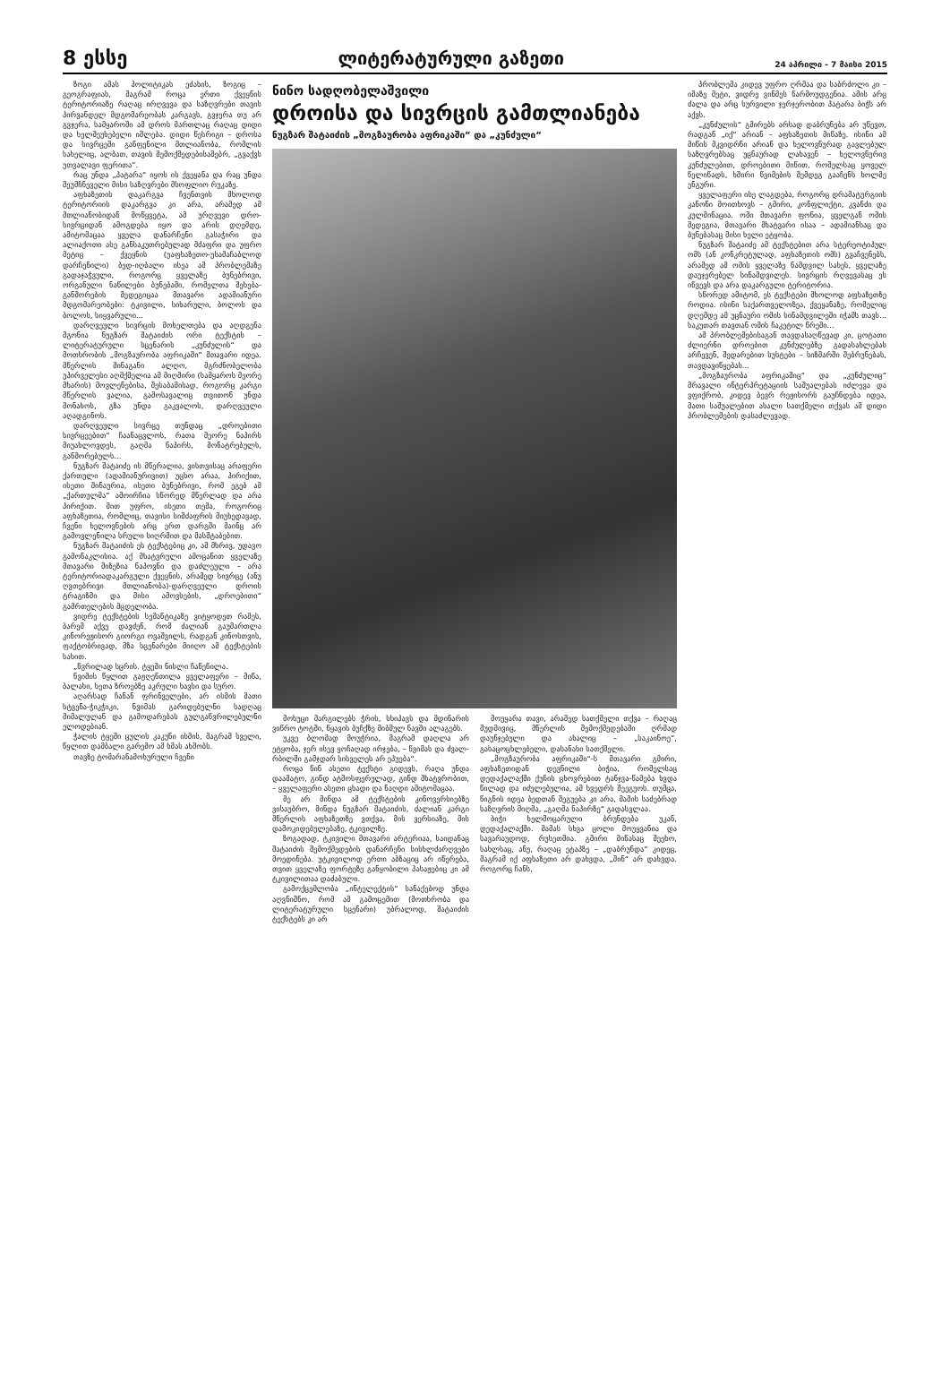8 ესსე ლიტერატურული გაზეთი 24 აპრილი - 7 მაისი 2015
ზოგი ამას პოლიტიკას ეძახის, ზოგიც – გეოგრაფიას, მაგრამ როცა ერთი ქვეყნის ტერიტორიაზე რაღაც ირღვევა და საზღვრები თავის პირვანდელ მდგომარეობას კარგავს, გვჯერა თუ არ გვჯერა, სამყაროში ამ დროს მართლაც რაღაც დიდი და ხელშეუხებელი იშლება. დიდი წესრიგი – დროსა და სივრცეში განფენილი მთლიანობა, რომლის სახელიც, ალბათ, თავის შემოქმედებისამებრ, „გვაქვს უთვალავი ფერითა“.
რაც უნდა „პატარა“ იყოს ის ქვეყანა და რაც უნდა შეუმჩნეველი მისი საზღვრები მსოფლიო რუკაზე.
აფხაზეთის დაკარგვა ჩვენთვის მხოლოდ ტერიტორიის დაკარგვა კი არა, არამედ ამ მთლიანობიდან მოწყვეტა, ამ ურღვევი დრო-სივრციდან ამოგდება იყო და არის დღემდე, ამიტომაცაა ყველა დანარჩენი გასაჭირი და ალიაქოთი ასე განსაკუთრებულად მძაფრი და უფრო მეტიც – ქვეყნის (უაფხაზეთო-უსამაჩაბლოდ დარჩენილი) ბედ-იღბალი ისეა ამ პრობლემაზე გადაჯაჭვული, როგორც ყველაზე ბუნებრივი, ორგანული ნაწილები ბუნებაში, რომელთა შეხება-განშორების შედეგიცაა მთავარი ადამიანური მდგომარეობები: ტკივილი, სიხარული, ბოლოს და ბოლოს, სიყვარული...
დარღვეული სივრცის მოხელთება და აღდგენა მგონია ნუგზარ შატაიძის ორი ტექსტის – ლიტერატურული სცენარის „კუნძულის“ და მოთხრობის „მოგზაურობა აფრიკაში“ მთავარი იდეა. მწერლის შინაგანი ალღო, მგრძნობელობა უპირველესი აღმქმელია ამ მიღმირი (სამყაროს მეორე მხარის) მოვლენებისა, შესაბამისად, როგორც კარგი მწერლის ვალია, გამოსავალიც თვითონ უნდა მონახოს, გზა უნდა გაკვალოს, დარღვეული აღადგინოს.
დარღვეული სივრცე თუნდაც „დროებითი სივრცეებით“ ჩაანაცვლოს, რათა მეორე ნაპირს მიუახლოვდეს, გაღმა ნაპირს, მონატრებულს, განშორებულს...
ნუგზარ შატაიძე ის მწერალია, ვისთვისაც არაფერი ქართული (ადამიანურივით) უცხო არაა, პირიქით, ისეთი შინაურია, ისეთი ბუნებრივი, რომ ეგებ ამ „ქართულმა“ ამოირჩია სწორედ მწერლად და არა პირიქით. მით უფრო, ისეთი თემა, როგორიც აფხაზეთია, რომლიც, თავისი სიმძაფრის მიუხედავად, ჩვენი ხელოვნების არც ერთ დარგში მაინც არ გამოვლენილა სრული სიღრმით და მასშტაბებით.
ნუგზარ შატაიძის ეს ტექსტებიც კი, ამ მხრივ, უდავო გამონაკლისია. აქ მხატვრული ამოცანით ყველაზე მთავარი მიზეზია ნაპოვნი და დაძლეული – არა ტერიტორიადაკარგული ქვეყნის, არამედ სივრცე (ანუ ღვთებრივი მთლიანობა)-დარღვეული დროის ტრაგიზმი და მისი ამოვსების, „დროებითი“ გამრთელების მცდელობა.
ვიდრე ტექსტების სემანტიკაზე ვიტყოდეთ რამეს, ბარემ აქვე დავძენ, რომ ძალიან გაუმართლა კინორეჟისორ გიორგი ოვაშვილს, რადგან კინოსთვის, ფაქტობრივად, მზა სცენარები მიიღო ამ ტექსტების სახით.
„წვრილად სცრის. ტყეში ნისლი ჩაწეწილა.
ნვიმის წყლით გაჟღენთილა ყველაფერი – მიწა, ბალახი, ხეთა ზროებზე აკრული ხავსი და სურო.
აღარსად ჩანან ფრინველები, არ ისმის მათი სტვენა-ჭიკჭიკი, ნვიმას გარიდებულნი სადღაც მიმალულან და გამოდარებას გულგაწვრილებულნი ელოდებიან.
ჭალის ტყეში ცულის კაკუნი ისმის, მაგრამ სველი, წყლით დამბალი გარემო ამ ხმას ახშობს.
თავზე ტომარანამოხურული ჩვენი
ნინო სადღობელაშვილი
დროისა და სივრცის გამთლიანება
ნუგზარ შატაიძის „მოგზაურობა აფრიკაში“ და „კუნძული“
მოხუცი მარგილებს ჭრის, სხიპავს და მდინარის ვიწრო ტოტში, წყავის ბუჩქზე მიბმულ ნავში ალაგებს.
უკვე ბლომად მოუჭრია, მაგრამ დაღლა არ ეტყობა, ჯერ ისევ ყოჩაღად ირჯება, – წვიმას და ძვალ-რბილში გამჯდარ სისველეს არ ეპუება“.
როცა წინ ასეთი ტექსტი გიდევს, რაღა უნდა დაამატო, გინდ ატმოსფერულად, გინდ მხატვრობით, – ყველაფერი ასეთი ცხადი და ნაღდი ამიტომაცაა.
მე არ მინდა ამ ტექსტების კინოვერსიებზე ვისაუბრო, მინდა ნუგზარ შატაიძის, ძალიან კარგი მწერლის აფხაზეთზე ვთქვა, მის ვერსიაზე, მის დამოკიდებულებაზე, ტკივილზე.
ზოგადად, ტკივილი მთავარი არტერიაა, საიდანაც შატაიძის შემოქმედების დანარჩენი სისხლძარღვები მოედინება. უტკივილოდ ერთი აბზაციც არ იწერება, თვით ყველაზე ფორტეზე განყობილი პასაჟებიც კი ამ ტკივილითაა დაძაბული.
გამოქცემლობა „ინტელექტის“ სანაქებოდ უნდა აღვნიშნო, რომ ამ გამოცემით (მოთხრობა და ლიტერატურული სცენარი) უბრალოდ, შატაიძის ტექსტებს კი არ
მოუყარა თავი, არამედ სათქმელი თქვა – რაღაც მუდმივიც, მწერლის შემოქმედებაში ღრმად დაუნჯებული და ახალიც – „საკაინოე“, გასაცოცხლებელი, დასანახი სათქმელი.
„მოგზაურობა აფრიკაში“-ს მთავარი გმირი, აფხაზეთიდან დევნილი ბიჭია, რომელსაც დედაქალაქში ქუჩის ცხოვრებით ტანჯვა-წამება ხვდა წილად და იძულებულია, ამ ხვედრს შეეგუოს. თუმცა, წიგნის იდეა ბედთან შეგუება კი არა, მამის საძებრად საზღვრის მიღმა, „გაღმა ნაპირზე“ გადასვლაა.
ბიჭი ხელმოცარული ბრუნდება უკან, დედაქალაქში. მამას სხვა ცოლი მოუყვანია და სავარაუდოდ, რუსეთშია. გმირი მიწასაც შეეხო, სახლსაც, ანუ, რაღაც ეტაპზე – „დაბრუნდა“ კიდეც, მაგრამ იქ აფხაზეთი არ დახვდა, „შინ“ არ დახვდა. როგორც ჩანს,
პრობლემა კიდევ უფრო ღრმაა და საბრძოლი კი – იმაზე მეტი, ვიდრე ვინმეს წარმოუდგენია. ამის არც ძალა და არც სურვილი ჯერჯერობით პატარა ბიჭს არ აქვს.
„კუნძულის“ გმირებს არსად დაბრუნება არ უწევთ, რადგან „იქ“ არიან – აფხაზეთის მიწაზე. ისინი ამ მიწის მკვიდრნი არიან და ხელოვნურად გავლებულ საზღვრებსაც უცნაურად ლახავენ – ხელოვნურივ კუნძულებით, დროებითი მიწით, რომელსაც ყოველ წელიწადს, ხშირი წვიმების შემდეგ გააჩენს ხოლმე ენგური.
ყველაფერი ისე ლაგდება, როგორც დრამატურგიის კანონი მოითხოვს – გმირი, კონფლიქტი, კვანძი და კულმინაცია. ომი მთავარი ფონია, ყველგან ომის შედეგია, მთავარი მხატვარი ისაა – ადამიანსაც და ბუნებასაც მისი ხელი ეტყობა.
ნუგზარ შატაიძე ამ ტექსტებით არა სტერეოტიპულ ომს (ან კონკრეტულად, აფხაზეთის ომს) გვაჩვენებს, არამედ ამ ომის ყველაზე ნამდვილ სახეს, ყველაზე დაუჯერებელ სინამდვილეს. სივრცის რღვევასაც ეს იწვევს და არა დაკარგული ტერიტორია.
სწორედ ამიტომ, ეს ტექსტები მხოლოდ აფხაზეთზე როდია. ისინი საქართველოზეა, ქვეყანაზე, რომელიც დღემდე ამ უცნაური ომის სინამდვილეში იჭამს თავს... საკუთარ თავთან ომის ჩაკეტილ წრეში...
ამ პრობლემებისაგან თავდასაღწევად კი, ცოტათი ძლიერნი დროებით კუნძულებზე გადასახლებას არჩევენ, შედარებით სუსტები – სიზმარში შებრუნებას, თავდავიწყებას...
„მოგზაურობა აფრიკაშიც“ და „კუნძულიც“ მრავალი ინტერპრეტაციის საშუალებას იძლევა და ვფიქრობ, კიდევ ბევრ რეჟისორს გაუჩნდება იდეა, მათი საშუალებით ახალი სათქმელი თქვას ამ დიდი პრობლემების დასაძლევად.